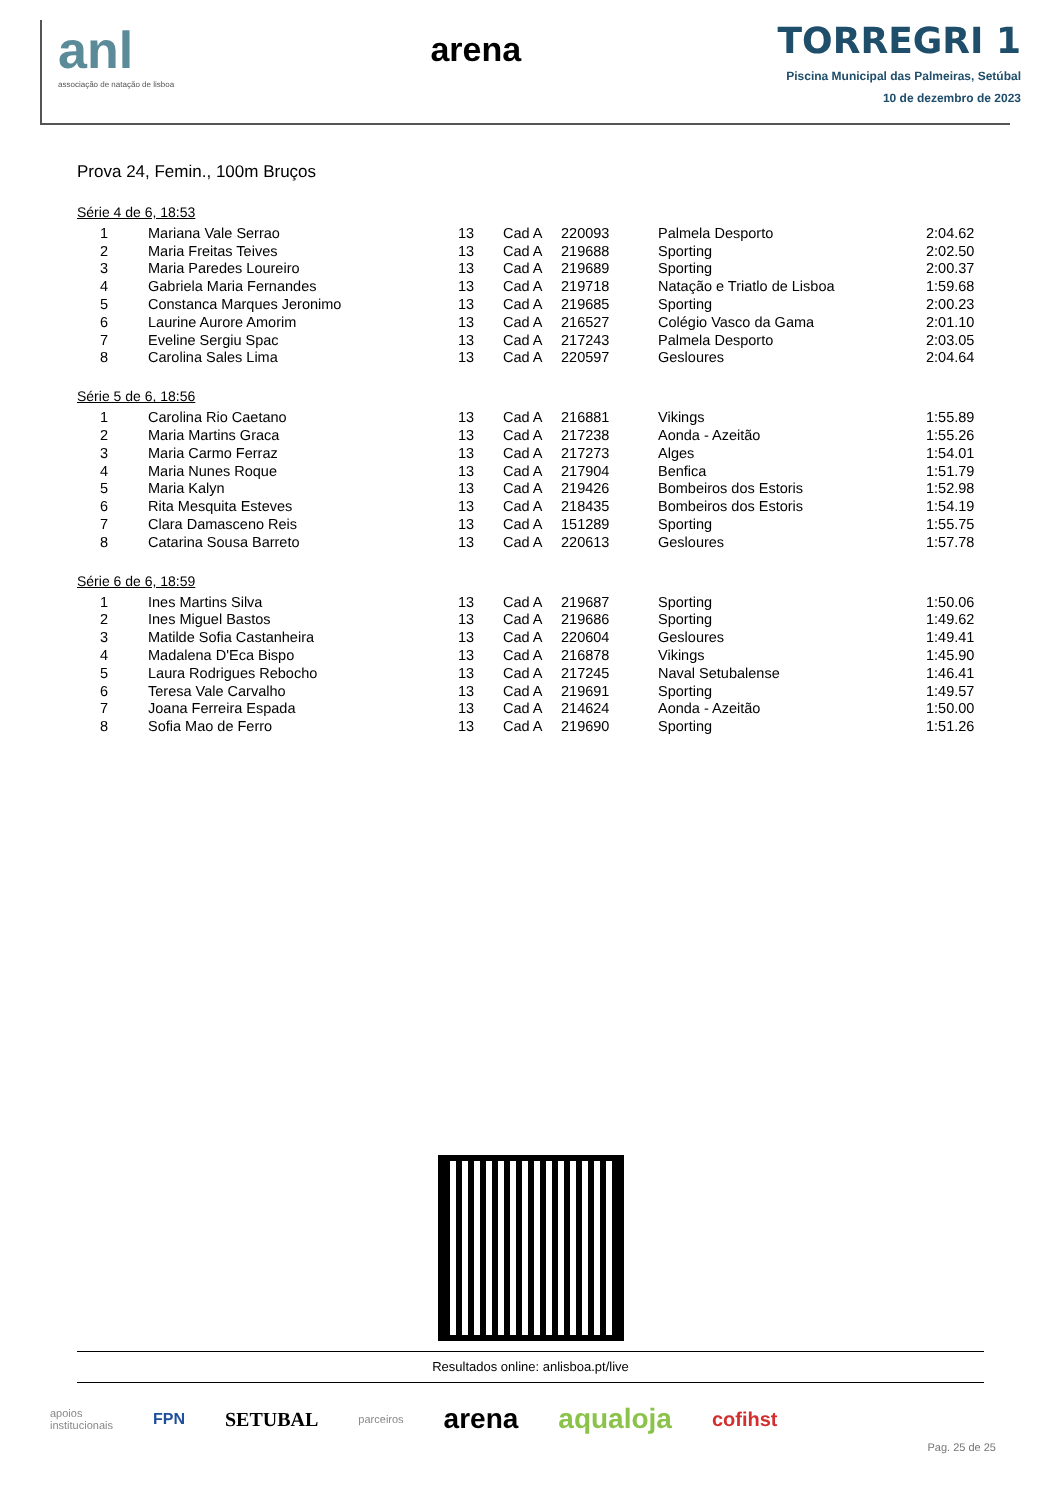anl
associação de natação de lisboa
arena
TORREGRI 1
Piscina Municipal das Palmeiras, Setúbal
10 de dezembro de 2023
Prova 24, Femin., 100m Bruços
Série 4 de 6, 18:53
| 1 | Mariana Vale Serrao | 13 | Cad A | 220093 | Palmela Desporto | 2:04.62 |
| 2 | Maria Freitas Teives | 13 | Cad A | 219688 | Sporting | 2:02.50 |
| 3 | Maria Paredes Loureiro | 13 | Cad A | 219689 | Sporting | 2:00.37 |
| 4 | Gabriela Maria Fernandes | 13 | Cad A | 219718 | Natação e Triatlo de Lisboa | 1:59.68 |
| 5 | Constanca Marques Jeronimo | 13 | Cad A | 219685 | Sporting | 2:00.23 |
| 6 | Laurine Aurore Amorim | 13 | Cad A | 216527 | Colégio Vasco da Gama | 2:01.10 |
| 7 | Eveline Sergiu Spac | 13 | Cad A | 217243 | Palmela Desporto | 2:03.05 |
| 8 | Carolina Sales Lima | 13 | Cad A | 220597 | Gesloures | 2:04.64 |
Série 5 de 6, 18:56
| 1 | Carolina Rio Caetano | 13 | Cad A | 216881 | Vikings | 1:55.89 |
| 2 | Maria Martins Graca | 13 | Cad A | 217238 | Aonda - Azeitão | 1:55.26 |
| 3 | Maria Carmo Ferraz | 13 | Cad A | 217273 | Alges | 1:54.01 |
| 4 | Maria Nunes Roque | 13 | Cad A | 217904 | Benfica | 1:51.79 |
| 5 | Maria Kalyn | 13 | Cad A | 219426 | Bombeiros dos Estoris | 1:52.98 |
| 6 | Rita Mesquita Esteves | 13 | Cad A | 218435 | Bombeiros dos Estoris | 1:54.19 |
| 7 | Clara Damasceno Reis | 13 | Cad A | 151289 | Sporting | 1:55.75 |
| 8 | Catarina Sousa Barreto | 13 | Cad A | 220613 | Gesloures | 1:57.78 |
Série 6 de 6, 18:59
| 1 | Ines Martins Silva | 13 | Cad A | 219687 | Sporting | 1:50.06 |
| 2 | Ines Miguel Bastos | 13 | Cad A | 219686 | Sporting | 1:49.62 |
| 3 | Matilde Sofia Castanheira | 13 | Cad A | 220604 | Gesloures | 1:49.41 |
| 4 | Madalena D'Eca Bispo | 13 | Cad A | 216878 | Vikings | 1:45.90 |
| 5 | Laura Rodrigues Rebocho | 13 | Cad A | 217245 | Naval Setubalense | 1:46.41 |
| 6 | Teresa Vale Carvalho | 13 | Cad A | 219691 | Sporting | 1:49.57 |
| 7 | Joana Ferreira Espada | 13 | Cad A | 214624 | Aonda - Azeitão | 1:50.00 |
| 8 | Sofia Mao de Ferro | 13 | Cad A | 219690 | Sporting | 1:51.26 |
Resultados online: anlisboa.pt/live
apoios
institucionais FPN SETUBAL parceiros arena aqualoja cofihst
Pag. 25 de 25